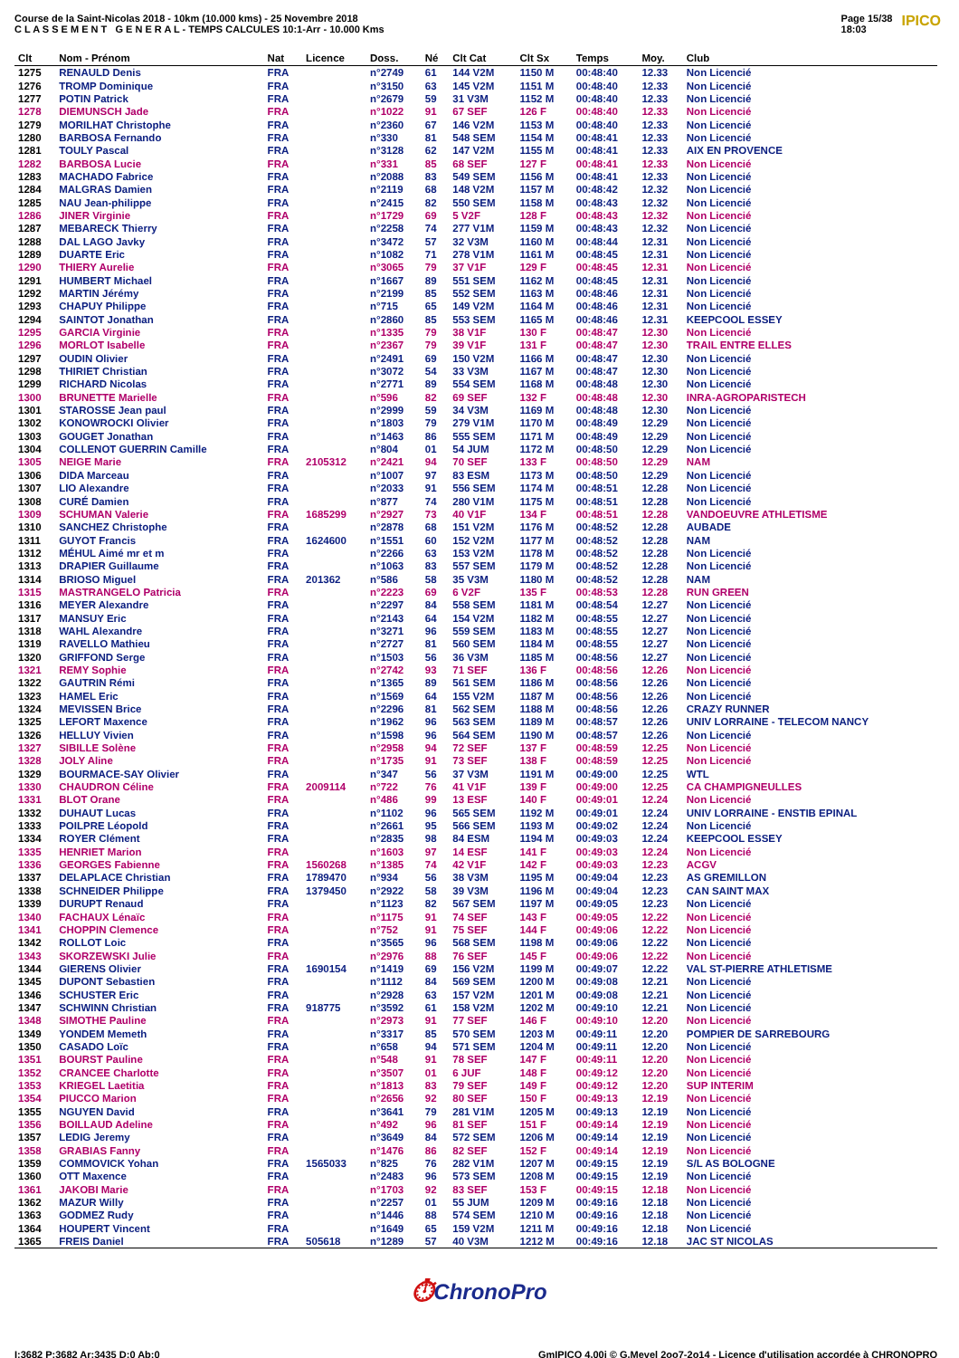Course de la Saint-Nicolas 2018 - 10km (10.000 kms) - 25 Novembre 2018
C L A S S E M E N T G E N E R A L - TEMPS CALCULES 10:1-Arr - 10.000 Kms
Page 15/38
18:03 IPICO
| Clt | Nom - Prénom | Nat | Licence | Doss. | Né | Clt Cat | Clt Sx | Temps | Moy. | Club |
| --- | --- | --- | --- | --- | --- | --- | --- | --- | --- | --- |
| 1275 | RENAULD Denis | FRA | | n°2749 | 61 | 144 V2M | 1150 M | 00:48:40 | 12.33 | Non Licencié |
| 1276 | TROMP Dominique | FRA | | n°3150 | 63 | 145 V2M | 1151 M | 00:48:40 | 12.33 | Non Licencié |
| 1277 | POTIN Patrick | FRA | | n°2679 | 59 | 31 V3M | 1152 M | 00:48:40 | 12.33 | Non Licencié |
| 1278 | DIEMUNSCH Jade | FRA | | n°1022 | 91 | 67 SEF | 126 F | 00:48:40 | 12.33 | Non Licencié |
| 1279 | MORILHAT Christophe | FRA | | n°2360 | 67 | 146 V2M | 1153 M | 00:48:40 | 12.33 | Non Licencié |
| 1280 | BARBOSA Fernando | FRA | | n°330 | 81 | 548 SEM | 1154 M | 00:48:41 | 12.33 | Non Licencié |
| 1281 | TOULY Pascal | FRA | | n°3128 | 62 | 147 V2M | 1155 M | 00:48:41 | 12.33 | AIX EN PROVENCE |
| 1282 | BARBOSA Lucie | FRA | | n°331 | 85 | 68 SEF | 127 F | 00:48:41 | 12.33 | Non Licencié |
| 1283 | MACHADO Fabrice | FRA | | n°2088 | 83 | 549 SEM | 1156 M | 00:48:41 | 12.33 | Non Licencié |
| 1284 | MALGRAS Damien | FRA | | n°2119 | 68 | 148 V2M | 1157 M | 00:48:42 | 12.32 | Non Licencié |
| 1285 | NAU Jean-philippe | FRA | | n°2415 | 82 | 550 SEM | 1158 M | 00:48:43 | 12.32 | Non Licencié |
| 1286 | JINER Virginie | FRA | | n°1729 | 69 | 5 V2F | 128 F | 00:48:43 | 12.32 | Non Licencié |
| 1287 | MEBARECK Thierry | FRA | | n°2258 | 74 | 277 V1M | 1159 M | 00:48:43 | 12.32 | Non Licencié |
| 1288 | DAL LAGO Javky | FRA | | n°3472 | 57 | 32 V3M | 1160 M | 00:48:44 | 12.31 | Non Licencié |
| 1289 | DUARTE Eric | FRA | | n°1082 | 71 | 278 V1M | 1161 M | 00:48:45 | 12.31 | Non Licencié |
| 1290 | THIERY Aurelie | FRA | | n°3065 | 79 | 37 V1F | 129 F | 00:48:45 | 12.31 | Non Licencié |
| 1291 | HUMBERT Michael | FRA | | n°1667 | 89 | 551 SEM | 1162 M | 00:48:45 | 12.31 | Non Licencié |
| 1292 | MARTIN Jérémy | FRA | | n°2199 | 85 | 552 SEM | 1163 M | 00:48:46 | 12.31 | Non Licencié |
| 1293 | CHAPUY Philippe | FRA | | n°715 | 65 | 149 V2M | 1164 M | 00:48:46 | 12.31 | Non Licencié |
| 1294 | SAINTOT Jonathan | FRA | | n°2860 | 85 | 553 SEM | 1165 M | 00:48:46 | 12.31 | KEEPCOOL ESSEY |
| 1295 | GARCIA Virginie | FRA | | n°1335 | 79 | 38 V1F | 130 F | 00:48:47 | 12.30 | Non Licencié |
| 1296 | MORLOT Isabelle | FRA | | n°2367 | 79 | 39 V1F | 131 F | 00:48:47 | 12.30 | TRAIL ENTRE ELLES |
| 1297 | OUDIN Olivier | FRA | | n°2491 | 69 | 150 V2M | 1166 M | 00:48:47 | 12.30 | Non Licencié |
| 1298 | THIRIET Christian | FRA | | n°3072 | 54 | 33 V3M | 1167 M | 00:48:47 | 12.30 | Non Licencié |
| 1299 | RICHARD Nicolas | FRA | | n°2771 | 89 | 554 SEM | 1168 M | 00:48:48 | 12.30 | Non Licencié |
| 1300 | BRUNETTE Marielle | FRA | | n°596 | 82 | 69 SEF | 132 F | 00:48:48 | 12.30 | INRA-AGROPARISTECH |
| 1301 | STAROSSE Jean paul | FRA | | n°2999 | 59 | 34 V3M | 1169 M | 00:48:48 | 12.30 | Non Licencié |
| 1302 | KONOWROCKI Olivier | FRA | | n°1803 | 79 | 279 V1M | 1170 M | 00:48:49 | 12.29 | Non Licencié |
| 1303 | GOUGET Jonathan | FRA | | n°1463 | 86 | 555 SEM | 1171 M | 00:48:49 | 12.29 | Non Licencié |
| 1304 | COLLENOT GUERRIN Camille | FRA | | n°804 | 01 | 54 JUM | 1172 M | 00:48:50 | 12.29 | Non Licencié |
| 1305 | NEIGE Marie | FRA | 2105312 | n°2421 | 94 | 70 SEF | 133 F | 00:48:50 | 12.29 | NAM |
| 1306 | DIDA Marceau | FRA | | n°1007 | 97 | 83 ESM | 1173 M | 00:48:50 | 12.29 | Non Licencié |
| 1307 | LIO Alexandre | FRA | | n°2033 | 91 | 556 SEM | 1174 M | 00:48:51 | 12.28 | Non Licencié |
| 1308 | CURÉ Damien | FRA | | n°877 | 74 | 280 V1M | 1175 M | 00:48:51 | 12.28 | Non Licencié |
| 1309 | SCHUMAN Valerie | FRA | 1685299 | n°2927 | 73 | 40 V1F | 134 F | 00:48:51 | 12.28 | VANDOEUVRE ATHLETISME |
| 1310 | SANCHEZ Christophe | FRA | | n°2878 | 68 | 151 V2M | 1176 M | 00:48:52 | 12.28 | AUBADE |
| 1311 | GUYOT Francis | FRA | 1624600 | n°1551 | 60 | 152 V2M | 1177 M | 00:48:52 | 12.28 | NAM |
| 1312 | MÉHUL Aimé mr et m | FRA | | n°2266 | 63 | 153 V2M | 1178 M | 00:48:52 | 12.28 | Non Licencié |
| 1313 | DRAPIER Guillaume | FRA | | n°1063 | 83 | 557 SEM | 1179 M | 00:48:52 | 12.28 | Non Licencié |
| 1314 | BRIOSO Miguel | FRA | 201362 | n°586 | 58 | 35 V3M | 1180 M | 00:48:52 | 12.28 | NAM |
| 1315 | MASTRANGELO Patricia | FRA | | n°2223 | 69 | 6 V2F | 135 F | 00:48:53 | 12.28 | RUN GREEN |
| 1316 | MEYER Alexandre | FRA | | n°2297 | 84 | 558 SEM | 1181 M | 00:48:54 | 12.27 | Non Licencié |
| 1317 | MANSUY Eric | FRA | | n°2143 | 64 | 154 V2M | 1182 M | 00:48:55 | 12.27 | Non Licencié |
| 1318 | WAHL Alexandre | FRA | | n°3271 | 96 | 559 SEM | 1183 M | 00:48:55 | 12.27 | Non Licencié |
| 1319 | RAVELLO Mathieu | FRA | | n°2727 | 81 | 560 SEM | 1184 M | 00:48:55 | 12.27 | Non Licencié |
| 1320 | GRIFFOND Serge | FRA | | n°1503 | 56 | 36 V3M | 1185 M | 00:48:56 | 12.27 | Non Licencié |
| 1321 | REMY Sophie | FRA | | n°2742 | 93 | 71 SEF | 136 F | 00:48:56 | 12.26 | Non Licencié |
| 1322 | GAUTRIN Rémi | FRA | | n°1365 | 89 | 561 SEM | 1186 M | 00:48:56 | 12.26 | Non Licencié |
| 1323 | HAMEL Eric | FRA | | n°1569 | 64 | 155 V2M | 1187 M | 00:48:56 | 12.26 | Non Licencié |
| 1324 | MEVISSEN Brice | FRA | | n°2296 | 81 | 562 SEM | 1188 M | 00:48:56 | 12.26 | CRAZY RUNNER |
| 1325 | LEFORT Maxence | FRA | | n°1962 | 96 | 563 SEM | 1189 M | 00:48:57 | 12.26 | UNIV LORRAINE - TELECOM NANCY |
| 1326 | HELLUY Vivien | FRA | | n°1598 | 96 | 564 SEM | 1190 M | 00:48:57 | 12.26 | Non Licencié |
| 1327 | SIBILLE Solène | FRA | | n°2958 | 94 | 72 SEF | 137 F | 00:48:59 | 12.25 | Non Licencié |
| 1328 | JOLY Aline | FRA | | n°1735 | 91 | 73 SEF | 138 F | 00:48:59 | 12.25 | Non Licencié |
| 1329 | BOURMACE-SAY Olivier | FRA | | n°347 | 56 | 37 V3M | 1191 M | 00:49:00 | 12.25 | WTL |
| 1330 | CHAUDRON Céline | FRA | 2009114 | n°722 | 76 | 41 V1F | 139 F | 00:49:00 | 12.25 | CA CHAMPIGNEULLES |
| 1331 | BLOT Orane | FRA | | n°486 | 99 | 13 ESF | 140 F | 00:49:01 | 12.24 | Non Licencié |
| 1332 | DUHAUT Lucas | FRA | | n°1102 | 96 | 565 SEM | 1192 M | 00:49:01 | 12.24 | UNIV LORRAINE - ENSTIB EPINAL |
| 1333 | POILPRE Léopold | FRA | | n°2661 | 95 | 566 SEM | 1193 M | 00:49:02 | 12.24 | Non Licencié |
| 1334 | ROYER Clément | FRA | | n°2835 | 98 | 84 ESM | 1194 M | 00:49:03 | 12.24 | KEEPCOOL ESSEY |
| 1335 | HENRIET Marion | FRA | | n°1603 | 97 | 14 ESF | 141 F | 00:49:03 | 12.24 | Non Licencié |
| 1336 | GEORGES Fabienne | FRA | 1560268 | n°1385 | 74 | 42 V1F | 142 F | 00:49:03 | 12.23 | ACGV |
| 1337 | DELAPLACE Christian | FRA | 1789470 | n°934 | 56 | 38 V3M | 1195 M | 00:49:04 | 12.23 | AS GREMILLON |
| 1338 | SCHNEIDER Philippe | FRA | 1379450 | n°2922 | 58 | 39 V3M | 1196 M | 00:49:04 | 12.23 | CAN SAINT MAX |
| 1339 | DURUPT Renaud | FRA | | n°1123 | 82 | 567 SEM | 1197 M | 00:49:05 | 12.23 | Non Licencié |
| 1340 | FACHAUX Lénaïc | FRA | | n°1175 | 91 | 74 SEF | 143 F | 00:49:05 | 12.22 | Non Licencié |
| 1341 | CHOPPIN Clemence | FRA | | n°752 | 91 | 75 SEF | 144 F | 00:49:06 | 12.22 | Non Licencié |
| 1342 | ROLLOT Loic | FRA | | n°3565 | 96 | 568 SEM | 1198 M | 00:49:06 | 12.22 | Non Licencié |
| 1343 | SKORZEWSKI Julie | FRA | | n°2976 | 88 | 76 SEF | 145 F | 00:49:06 | 12.22 | Non Licencié |
| 1344 | GIERENS Olivier | FRA | 1690154 | n°1419 | 69 | 156 V2M | 1199 M | 00:49:07 | 12.22 | VAL ST-PIERRE ATHLETISME |
| 1345 | DUPONT Sebastien | FRA | | n°1112 | 84 | 569 SEM | 1200 M | 00:49:08 | 12.21 | Non Licencié |
| 1346 | SCHUSTER Eric | FRA | | n°2928 | 63 | 157 V2M | 1201 M | 00:49:08 | 12.21 | Non Licencié |
| 1347 | SCHWINN Christian | FRA | 918775 | n°3592 | 61 | 158 V2M | 1202 M | 00:49:10 | 12.21 | Non Licencié |
| 1348 | SIMOTHE Pauline | FRA | | n°2973 | 91 | 77 SEF | 146 F | 00:49:10 | 12.20 | Non Licencié |
| 1349 | YONDEM Memeth | FRA | | n°3317 | 85 | 570 SEM | 1203 M | 00:49:11 | 12.20 | POMPIER DE SARREBOURG |
| 1350 | CASADO Loïc | FRA | | n°658 | 94 | 571 SEM | 1204 M | 00:49:11 | 12.20 | Non Licencié |
| 1351 | BOURST Pauline | FRA | | n°548 | 91 | 78 SEF | 147 F | 00:49:11 | 12.20 | Non Licencié |
| 1352 | CRANCEE Charlotte | FRA | | n°3507 | 01 | 6 JUF | 148 F | 00:49:12 | 12.20 | Non Licencié |
| 1353 | KRIEGEL Laetitia | FRA | | n°1813 | 83 | 79 SEF | 149 F | 00:49:12 | 12.20 | SUP INTERIM |
| 1354 | PIUCCO Marion | FRA | | n°2656 | 92 | 80 SEF | 150 F | 00:49:13 | 12.19 | Non Licencié |
| 1355 | NGUYEN David | FRA | | n°3641 | 79 | 281 V1M | 1205 M | 00:49:13 | 12.19 | Non Licencié |
| 1356 | BOILLAUD Adeline | FRA | | n°492 | 96 | 81 SEF | 151 F | 00:49:14 | 12.19 | Non Licencié |
| 1357 | LEDIG Jeremy | FRA | | n°3649 | 84 | 572 SEM | 1206 M | 00:49:14 | 12.19 | Non Licencié |
| 1358 | GRABIAS Fanny | FRA | | n°1476 | 86 | 82 SEF | 152 F | 00:49:14 | 12.19 | Non Licencié |
| 1359 | COMMOVICK Yohan | FRA | 1565033 | n°825 | 76 | 282 V1M | 1207 M | 00:49:15 | 12.19 | S/L AS BOLOGNE |
| 1360 | OTT Maxence | FRA | | n°2483 | 96 | 573 SEM | 1208 M | 00:49:15 | 12.19 | Non Licencié |
| 1361 | JAKOBI Marie | FRA | | n°1703 | 92 | 83 SEF | 153 F | 00:49:15 | 12.18 | Non Licencié |
| 1362 | MAZUR Willy | FRA | | n°2257 | 01 | 55 JUM | 1209 M | 00:49:16 | 12.18 | Non Licencié |
| 1363 | GODMEZ Rudy | FRA | | n°1446 | 88 | 574 SEM | 1210 M | 00:49:16 | 12.18 | Non Licencié |
| 1364 | HOUPERT Vincent | FRA | | n°1649 | 65 | 159 V2M | 1211 M | 00:49:16 | 12.18 | Non Licencié |
| 1365 | FREIS Daniel | FRA | 505618 | n°1289 | 57 | 40 V3M | 1212 M | 00:49:16 | 12.18 | JAC ST NICOLAS |
⏱ChronoPro
I:3682 P:3682 Ar:3435 D:0 Ab:0 GmIPICO 4.00j © G.Mevel 2oo7-2o14 - Licence d'utilisation accordée à CHRONOPRO